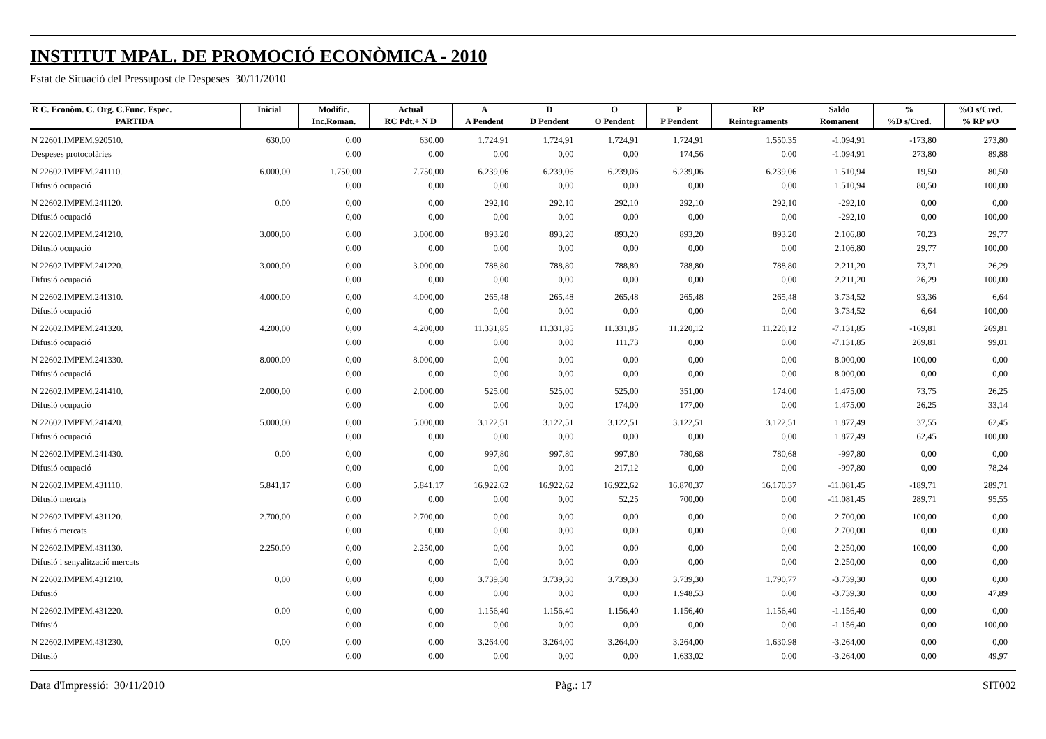INSTITUT MPAL. DE PROMOCIÓ ECONÒMICA - 2010
Estat de Situació del Pressupost de Despeses 30/11/2010
| R C. Econòm. C. Org. C.Func. Espec. | Inicial | Modific. | Actual | A | D | O | P | RP | Saldo | % | %O s/Cred. |
| --- | --- | --- | --- | --- | --- | --- | --- | --- | --- | --- | --- |
| PARTIDA | | Inc.Roman. | RC Pdt.+ N D | A Pendent | D Pendent | O Pendent | P Pendent | Reintegraments | Romanent | %D s/Cred. | % RP s/O |
| N 22601.IMPEM.920510. | 630,00 | 0,00 | 630,00 | 1.724,91 | 1.724,91 | 1.724,91 | 1.724,91 | 1.550,35 | -1.094,91 | -173,80 | 273,80 |
| Despeses protocolàries | | 0,00 | 0,00 | 0,00 | 0,00 | 0,00 | 174,56 | 0,00 | -1.094,91 | 273,80 | 89,88 |
| N 22602.IMPEM.241110. | 6.000,00 | 1.750,00 | 7.750,00 | 6.239,06 | 6.239,06 | 6.239,06 | 6.239,06 | 6.239,06 | 1.510,94 | 19,50 | 80,50 |
| Difusió ocupació | | 0,00 | 0,00 | 0,00 | 0,00 | 0,00 | 0,00 | 0,00 | 1.510,94 | 80,50 | 100,00 |
| N 22602.IMPEM.241120. | 0,00 | 0,00 | 0,00 | 292,10 | 292,10 | 292,10 | 292,10 | 292,10 | -292,10 | 0,00 | 0,00 |
| Difusió ocupació | | 0,00 | 0,00 | 0,00 | 0,00 | 0,00 | 0,00 | 0,00 | -292,10 | 0,00 | 100,00 |
| N 22602.IMPEM.241210. | 3.000,00 | 0,00 | 3.000,00 | 893,20 | 893,20 | 893,20 | 893,20 | 893,20 | 2.106,80 | 70,23 | 29,77 |
| Difusió ocupació | | 0,00 | 0,00 | 0,00 | 0,00 | 0,00 | 0,00 | 0,00 | 2.106,80 | 29,77 | 100,00 |
| N 22602.IMPEM.241220. | 3.000,00 | 0,00 | 3.000,00 | 788,80 | 788,80 | 788,80 | 788,80 | 788,80 | 2.211,20 | 73,71 | 26,29 |
| Difusió ocupació | | 0,00 | 0,00 | 0,00 | 0,00 | 0,00 | 0,00 | 0,00 | 2.211,20 | 26,29 | 100,00 |
| N 22602.IMPEM.241310. | 4.000,00 | 0,00 | 4.000,00 | 265,48 | 265,48 | 265,48 | 265,48 | 265,48 | 3.734,52 | 93,36 | 6,64 |
| Difusió ocupació | | 0,00 | 0,00 | 0,00 | 0,00 | 0,00 | 0,00 | 0,00 | 3.734,52 | 6,64 | 100,00 |
| N 22602.IMPEM.241320. | 4.200,00 | 0,00 | 4.200,00 | 11.331,85 | 11.331,85 | 11.331,85 | 11.220,12 | 11.220,12 | -7.131,85 | -169,81 | 269,81 |
| Difusió ocupació | | 0,00 | 0,00 | 0,00 | 0,00 | 111,73 | 0,00 | 0,00 | -7.131,85 | 269,81 | 99,01 |
| N 22602.IMPEM.241330. | 8.000,00 | 0,00 | 8.000,00 | 0,00 | 0,00 | 0,00 | 0,00 | 0,00 | 8.000,00 | 100,00 | 0,00 |
| Difusió ocupació | | 0,00 | 0,00 | 0,00 | 0,00 | 0,00 | 0,00 | 0,00 | 8.000,00 | 0,00 | 0,00 |
| N 22602.IMPEM.241410. | 2.000,00 | 0,00 | 2.000,00 | 525,00 | 525,00 | 525,00 | 351,00 | 174,00 | 1.475,00 | 73,75 | 26,25 |
| Difusió ocupació | | 0,00 | 0,00 | 0,00 | 0,00 | 174,00 | 177,00 | 0,00 | 1.475,00 | 26,25 | 33,14 |
| N 22602.IMPEM.241420. | 5.000,00 | 0,00 | 5.000,00 | 3.122,51 | 3.122,51 | 3.122,51 | 3.122,51 | 3.122,51 | 1.877,49 | 37,55 | 62,45 |
| Difusió ocupació | | 0,00 | 0,00 | 0,00 | 0,00 | 0,00 | 0,00 | 0,00 | 1.877,49 | 62,45 | 100,00 |
| N 22602.IMPEM.241430. | 0,00 | 0,00 | 0,00 | 997,80 | 997,80 | 997,80 | 780,68 | 780,68 | -997,80 | 0,00 | 0,00 |
| Difusió ocupació | | 0,00 | 0,00 | 0,00 | 0,00 | 217,12 | 0,00 | 0,00 | -997,80 | 0,00 | 78,24 |
| N 22602.IMPEM.431110. | 5.841,17 | 0,00 | 5.841,17 | 16.922,62 | 16.922,62 | 16.922,62 | 16.870,37 | 16.170,37 | -11.081,45 | -189,71 | 289,71 |
| Difusió mercats | | 0,00 | 0,00 | 0,00 | 0,00 | 52,25 | 700,00 | 0,00 | -11.081,45 | 289,71 | 95,55 |
| N 22602.IMPEM.431120. | 2.700,00 | 0,00 | 2.700,00 | 0,00 | 0,00 | 0,00 | 0,00 | 0,00 | 2.700,00 | 100,00 | 0,00 |
| Difusió mercats | | 0,00 | 0,00 | 0,00 | 0,00 | 0,00 | 0,00 | 0,00 | 2.700,00 | 0,00 | 0,00 |
| N 22602.IMPEM.431130. | 2.250,00 | 0,00 | 2.250,00 | 0,00 | 0,00 | 0,00 | 0,00 | 0,00 | 2.250,00 | 100,00 | 0,00 |
| Difusió i senyalització mercats | | 0,00 | 0,00 | 0,00 | 0,00 | 0,00 | 0,00 | 0,00 | 2.250,00 | 0,00 | 0,00 |
| N 22602.IMPEM.431210. | 0,00 | 0,00 | 0,00 | 3.739,30 | 3.739,30 | 3.739,30 | 3.739,30 | 1.790,77 | -3.739,30 | 0,00 | 0,00 |
| Difusió | | 0,00 | 0,00 | 0,00 | 0,00 | 0,00 | 1.948,53 | 0,00 | -3.739,30 | 0,00 | 47,89 |
| N 22602.IMPEM.431220. | 0,00 | 0,00 | 0,00 | 1.156,40 | 1.156,40 | 1.156,40 | 1.156,40 | 1.156,40 | -1.156,40 | 0,00 | 0,00 |
| Difusió | | 0,00 | 0,00 | 0,00 | 0,00 | 0,00 | 0,00 | 0,00 | -1.156,40 | 0,00 | 100,00 |
| N 22602.IMPEM.431230. | 0,00 | 0,00 | 0,00 | 3.264,00 | 3.264,00 | 3.264,00 | 3.264,00 | 1.630,98 | -3.264,00 | 0,00 | 0,00 |
| Difusió | | 0,00 | 0,00 | 0,00 | 0,00 | 0,00 | 1.633,02 | 0,00 | -3.264,00 | 0,00 | 49,97 |
Data d'Impressió: 30/11/2010 Pàg.: 17 SIT002